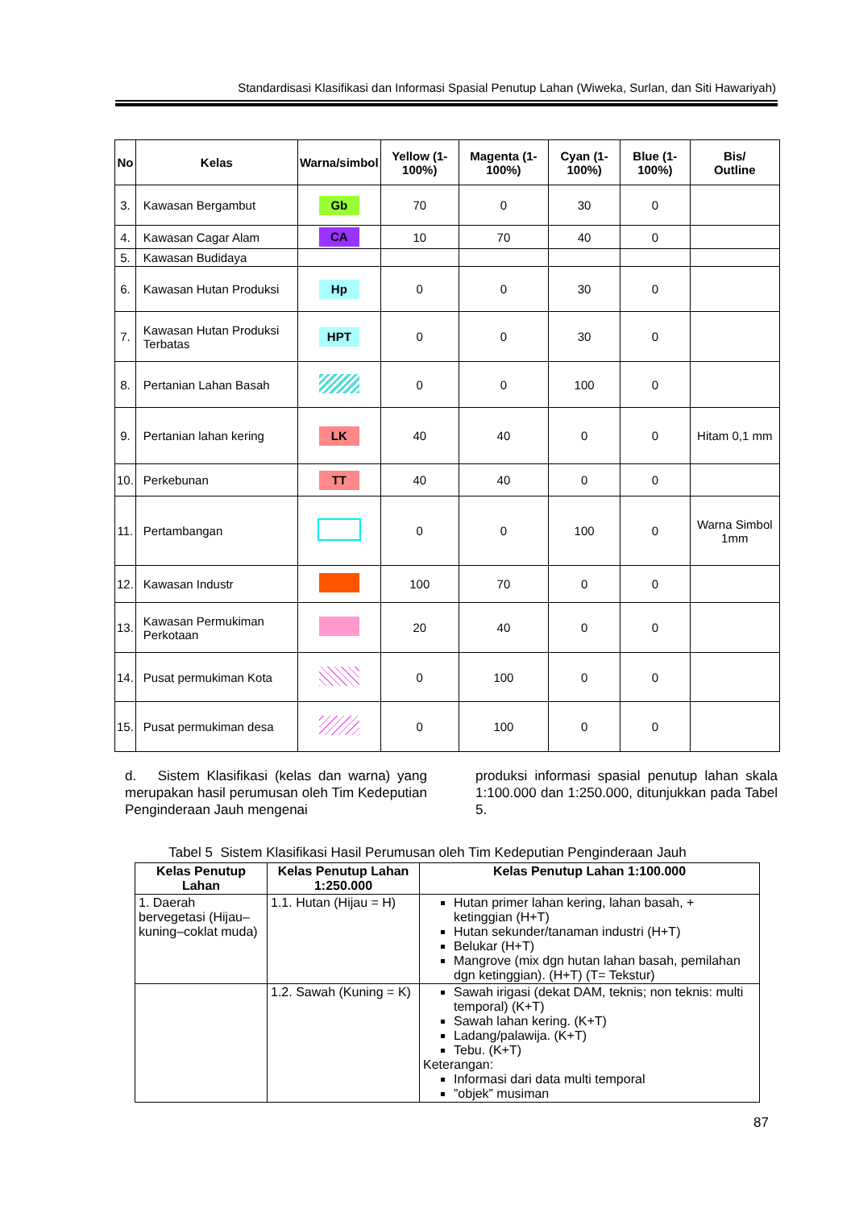Standardisasi Klasifikasi dan Informasi Spasial Penutup Lahan (Wiweka, Surlan, dan Siti Hawariyah)
| No | Kelas | Warna/simbol | Yellow (1-100%) | Magenta (1-100%) | Cyan (1-100%) | Blue (1-100%) | Bis/ Outline |
| --- | --- | --- | --- | --- | --- | --- | --- |
| 3. | Kawasan Bergambut | Gb | 70 | 0 | 30 | 0 | |
| 4. | Kawasan Cagar Alam | CA | 10 | 70 | 40 | 0 | |
| 5. | Kawasan Budidaya | | | | | | |
| 6. | Kawasan Hutan Produksi | Hp | 0 | 0 | 30 | 0 | |
| 7. | Kawasan Hutan Produksi Terbatas | HPT | 0 | 0 | 30 | 0 | |
| 8. | Pertanian Lahan Basah | | 0 | 0 | 100 | 0 | |
| 9. | Pertanian lahan kering | LK | 40 | 40 | 0 | 0 | Hitam 0,1 mm |
| 10. | Perkebunan | TT | 40 | 40 | 0 | 0 | |
| 11. | Pertambangan | | 0 | 0 | 100 | 0 | Warna Simbol 1mm |
| 12. | Kawasan Industr | | 100 | 70 | 0 | 0 | |
| 13. | Kawasan Permukiman Perkotaan | | 20 | 40 | 0 | 0 | |
| 14. | Pusat permukiman Kota | | 0 | 100 | 0 | 0 | |
| 15. | Pusat permukiman desa | | 0 | 100 | 0 | 0 | |
d. Sistem Klasifikasi (kelas dan warna) yang merupakan hasil perumusan oleh Tim Kedeputian Penginderaan Jauh mengenai
produksi informasi spasial penutup lahan skala 1:100.000 dan 1:250.000, ditunjukkan pada Tabel 5.
Tabel 5 Sistem Klasifikasi Hasil Perumusan oleh Tim Kedeputian Penginderaan Jauh
| Kelas Penutup Lahan | Kelas Penutup Lahan 1:250.000 | Kelas Penutup Lahan 1:100.000 |
| --- | --- | --- |
| 1. Daerah bervegetasi (Hijau–kuning–coklat muda) | 1.1. Hutan (Hijau = H) | Hutan primer lahan kering, lahan basah, + ketinggian (H+T) Hutan sekunder/tanaman industri (H+T) Belukar (H+T) Mangrove (mix dgn hutan lahan basah, pemilahan dgn ketinggian). (H+T) (T= Tekstur) |
| | 1.2. Sawah (Kuning = K) | Sawah irigasi (dekat DAM, teknis; non teknis: multi temporal) (K+T) Sawah lahan kering. (K+T) Ladang/palawija. (K+T) Tebu. (K+T) Keterangan: Informasi dari data multi temporal ”objek” musiman |
87